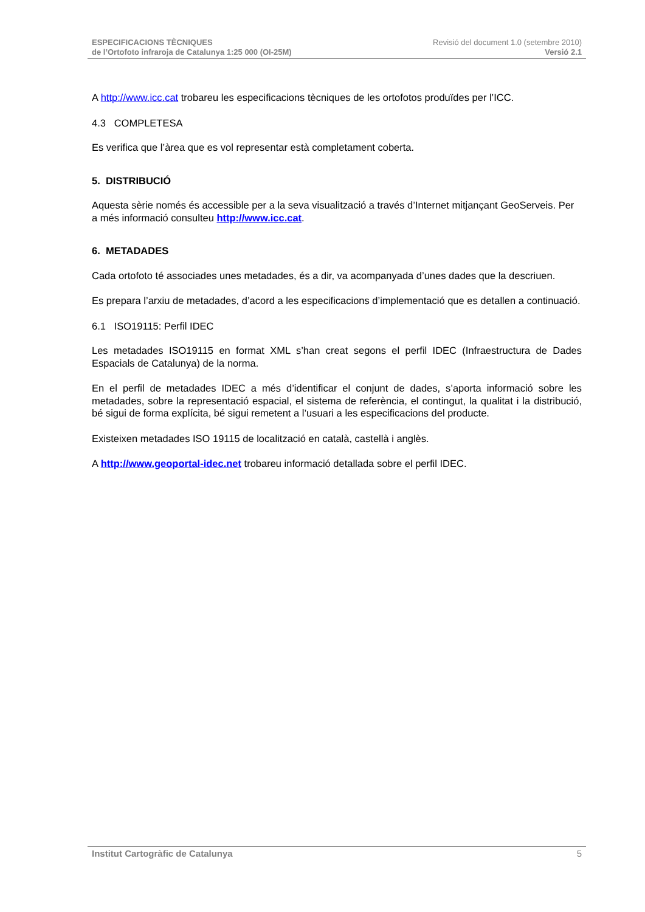ESPECIFICACIONS TÈCNIQUES
de l’Ortofoto infraroja de Catalunya 1:25 000 (OI-25M)
Revisió del document 1.0 (setembre 2010)
Versió 2.1
A http://www.icc.cat trobareu les especificacions tècniques de les ortofotos produïdes per l’ICC.
4.3 COMPLETESA
Es verifica que l’àrea que es vol representar està completament coberta.
5. DISTRIBUCIÓ
Aquesta sèrie només és accessible per a la seva visualització a través d’Internet mitjançant GeoServeis. Per a més informació consulteu http://www.icc.cat.
6. METADADES
Cada ortofoto té associades unes metadades, és a dir, va acompanyada d’unes dades que la descriuen.
Es prepara l’arxiu de metadades, d’acord a les especificacions d’implementació que es detallen a continuació.
6.1 ISO19115: Perfil IDEC
Les metadades ISO19115 en format XML s’han creat segons el perfil IDEC (Infraestructura de Dades Espacials de Catalunya) de la norma.
En el perfil de metadades IDEC a més d’identificar el conjunt de dades, s’aporta informació sobre les metadades, sobre la representació espacial, el sistema de referència, el contingut, la qualitat i la distribució, bé sigui de forma explícita, bé sigui remetent a l’usuari a les especificacions del producte.
Existeixen metadades ISO 19115 de localització en català, castellà i anglès.
A http://www.geoportal-idec.net trobareu informació detallada sobre el perfil IDEC.
Institut Cartogràfic de Catalunya 5